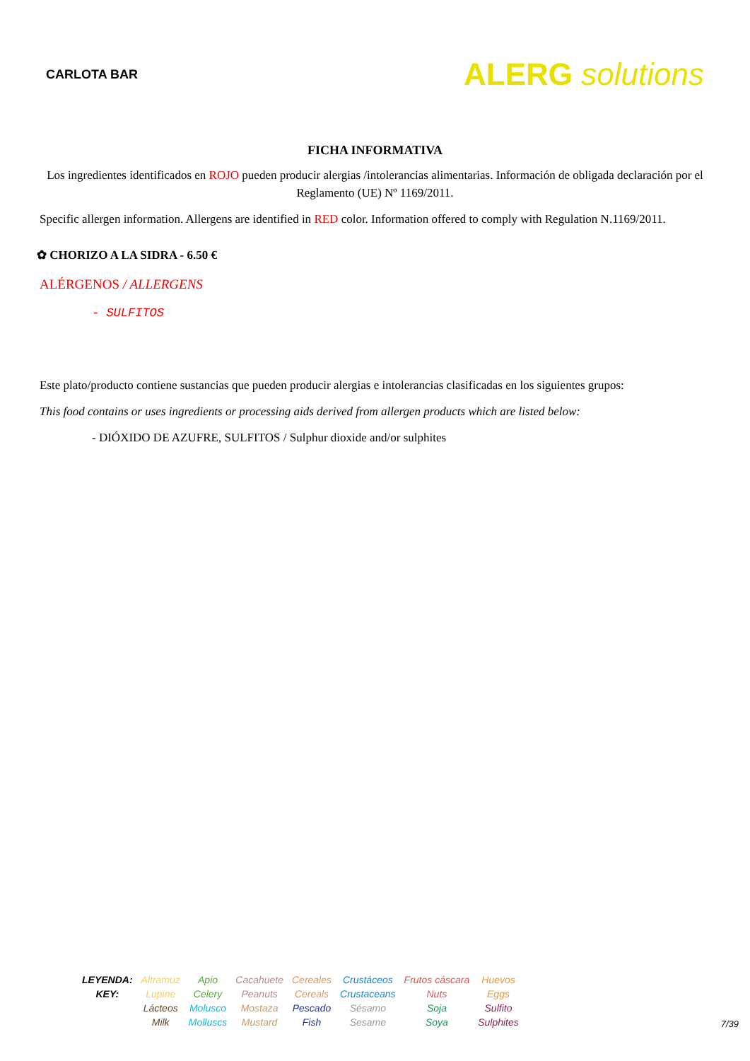CARLOTA BAR
ALERG solutions
FICHA INFORMATIVA
Los ingredientes identificados en ROJO pueden producir alergias /intolerancias alimentarias. Información de obligada declaración por el Reglamento (UE) Nº 1169/2011.
Specific allergen information. Allergens are identified in RED color. Information offered to comply with Regulation N.1169/2011.
✿ CHORIZO A LA SIDRA - 6.50 €
ALÉRGENOS / ALLERGENS
- SULFITOS
Este plato/producto contiene sustancias que pueden producir alergias e intolerancias clasificadas en los siguientes grupos:
This food contains or uses ingredients or processing aids derived from allergen products which are listed below:
- DIÓXIDO DE AZUFRE, SULFITOS / Sulphur dioxide and/or sulphites
| LEYENDA: KEY: | Altramuz Lupine | Apio Celery | Cacahuete Peanuts | Cereales Cereals | Crustáceos Crustaceans | Frutos cáscara Nuts | Huevos Eggs |
| | Lácteos Milk | Molusco Molluscs | Mostaza Mustard | Pescado Fish | Sésamo Sesame | Soja Soya | Sulfito Sulphites |
7/39